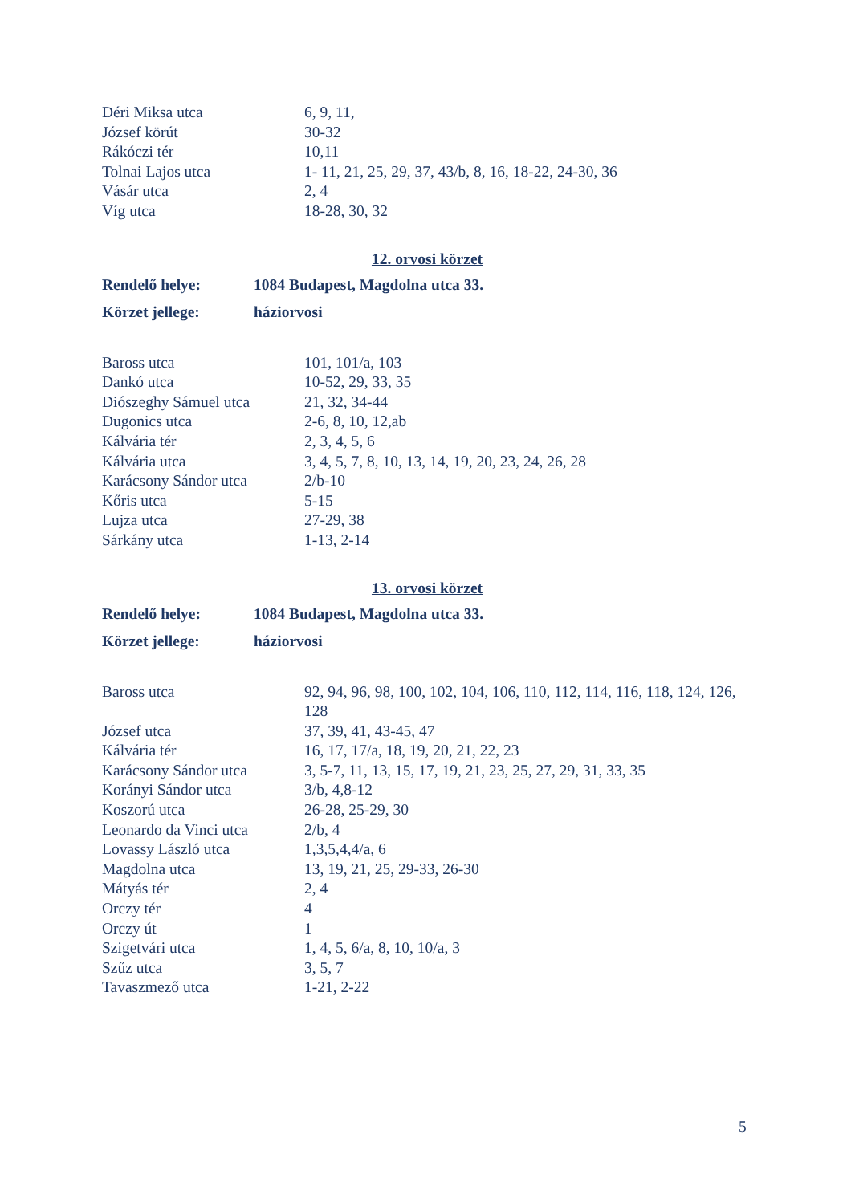| Déri Miksa utca | 6, 9, 11, |
| József körút | 30-32 |
| Rákóczi tér | 10,11 |
| Tolnai Lajos utca | 1- 11, 21, 25, 29, 37, 43/b, 8, 16, 18-22, 24-30, 36 |
| Vásár utca | 2, 4 |
| Víg utca | 18-28, 30, 32 |
12. orvosi körzet
| Rendelő helye: | 1084 Budapest, Magdolna utca 33. |
| Körzet jellege: | háziorvosi |
| Baross utca | 101, 101/a, 103 |
| Dankó utca | 10-52, 29, 33, 35 |
| Diószeghy Sámuel utca | 21, 32, 34-44 |
| Dugonics utca | 2-6, 8, 10, 12,ab |
| Kálvária tér | 2, 3, 4, 5, 6 |
| Kálvária utca | 3, 4, 5, 7, 8, 10, 13, 14, 19, 20, 23, 24, 26, 28 |
| Karácsony Sándor utca | 2/b-10 |
| Kőris utca | 5-15 |
| Lujza utca | 27-29, 38 |
| Sárkány utca | 1-13, 2-14 |
13. orvosi körzet
| Rendelő helye: | 1084 Budapest, Magdolna utca 33. |
| Körzet jellege: | háziorvosi |
| Baross utca | 92, 94, 96, 98, 100, 102, 104, 106, 110, 112, 114, 116, 118, 124, 126, 128 |
| József utca | 37, 39, 41, 43-45, 47 |
| Kálvária tér | 16, 17, 17/a, 18, 19, 20, 21, 22, 23 |
| Karácsony Sándor utca | 3, 5-7, 11, 13, 15, 17, 19, 21, 23, 25, 27, 29, 31, 33, 35 |
| Korányi Sándor utca | 3/b, 4,8-12 |
| Koszorú utca | 26-28, 25-29, 30 |
| Leonardo da Vinci utca | 2/b, 4 |
| Lovassy László utca | 1,3,5,4,4/a, 6 |
| Magdolna utca | 13, 19, 21, 25, 29-33, 26-30 |
| Mátyás tér | 2, 4 |
| Orczy tér | 4 |
| Orczy út | 1 |
| Szigetvári utca | 1, 4, 5, 6/a, 8, 10, 10/a, 3 |
| Szűz utca | 3, 5, 7 |
| Tavaszmező utca | 1-21, 2-22 |
5